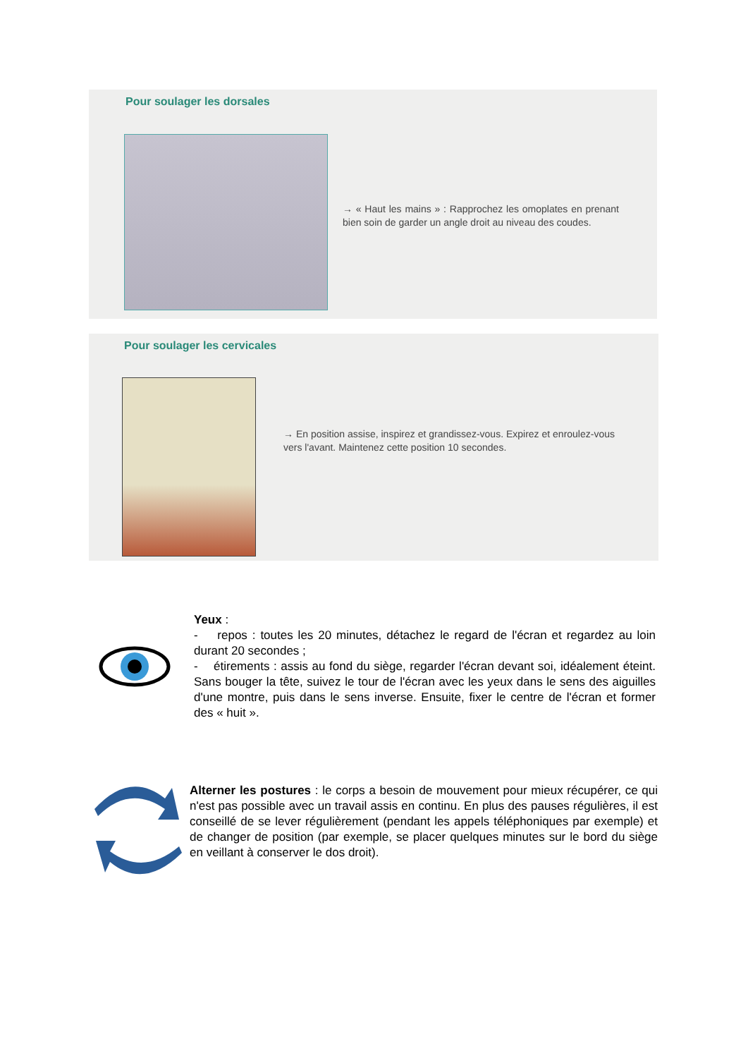Pour soulager les dorsales
→ « Haut les mains » : Rapprochez les omoplates en prenant bien soin de garder un angle droit au niveau des coudes.
Pour soulager les cervicales
→ En position assise, inspirez et grandissez-vous. Expirez et enroulez-vous vers l'avant. Maintenez cette position 10 secondes.
Yeux :
- repos : toutes les 20 minutes, détachez le regard de l'écran et regardez au loin durant 20 secondes ;
- étirements : assis au fond du siège, regarder l'écran devant soi, idéalement éteint. Sans bouger la tête, suivez le tour de l'écran avec les yeux dans le sens des aiguilles d'une montre, puis dans le sens inverse. Ensuite, fixer le centre de l'écran et former des « huit ».
Alterner les postures : le corps a besoin de mouvement pour mieux récupérer, ce qui n'est pas possible avec un travail assis en continu. En plus des pauses régulières, il est conseillé de se lever régulièrement (pendant les appels téléphoniques par exemple) et de changer de position (par exemple, se placer quelques minutes sur le bord du siège en veillant à conserver le dos droit).